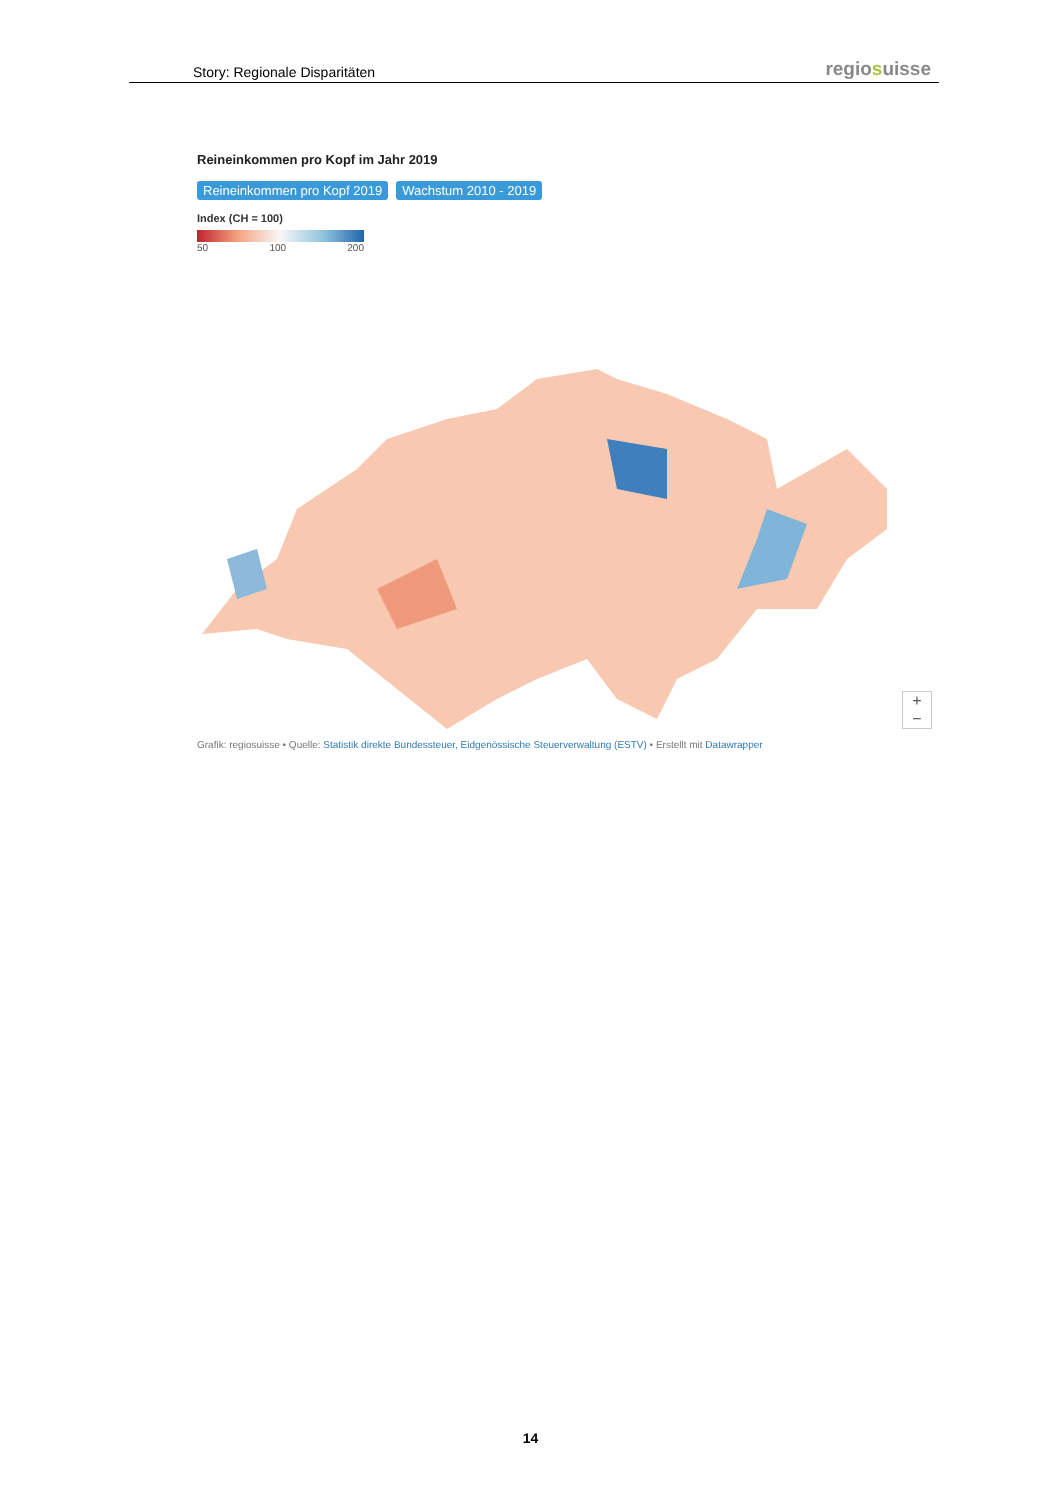Story: Regionale Disparitäten
regiosuisse
Reineinkommen pro Kopf im Jahr 2019
Reineinkommen pro Kopf 2019 Wachstum 2010 - 2019
Index (CH = 100)
50 100 200
+
−
Grafik: regiosuisse • Quelle: Statistik direkte Bundessteuer, Eidgenössische Steuerverwaltung (ESTV) • Erstellt mit Datawrapper
14